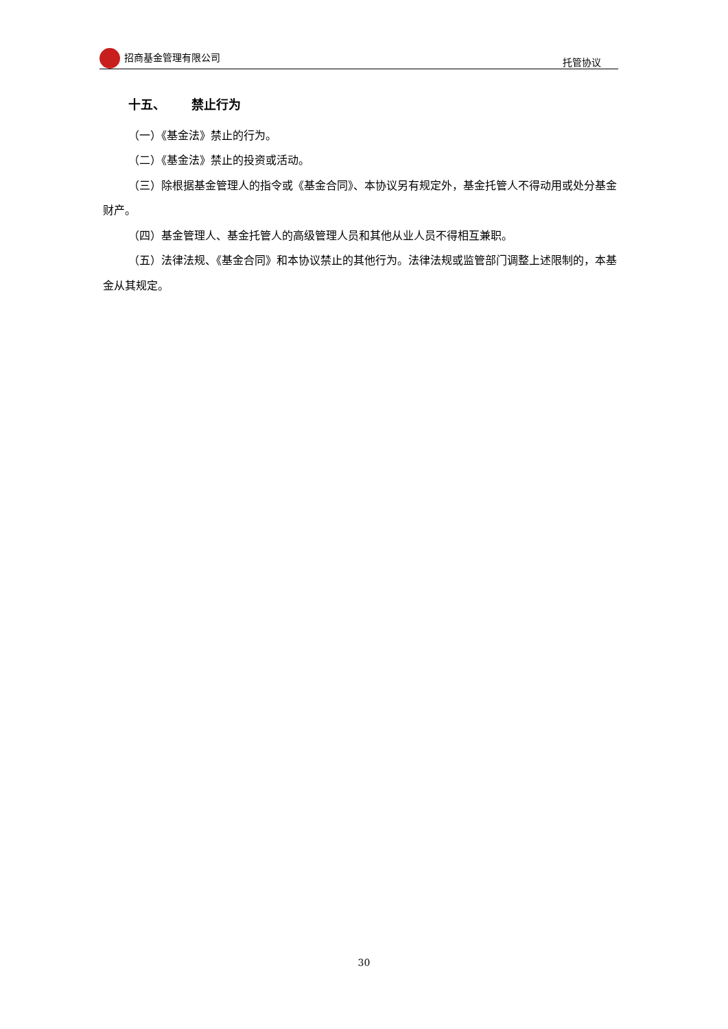招商基金管理有限公司 托管协议
十五、 禁止行为
（一）《基金法》禁止的行为。
（二）《基金法》禁止的投资或活动。
（三）除根据基金管理人的指令或《基金合同》、本协议另有规定外，基金托管人不得动用或处分基金财产。
（四）基金管理人、基金托管人的高级管理人员和其他从业人员不得相互兼职。
（五）法律法规、《基金合同》和本协议禁止的其他行为。法律法规或监管部门调整上述限制的，本基金从其规定。
30